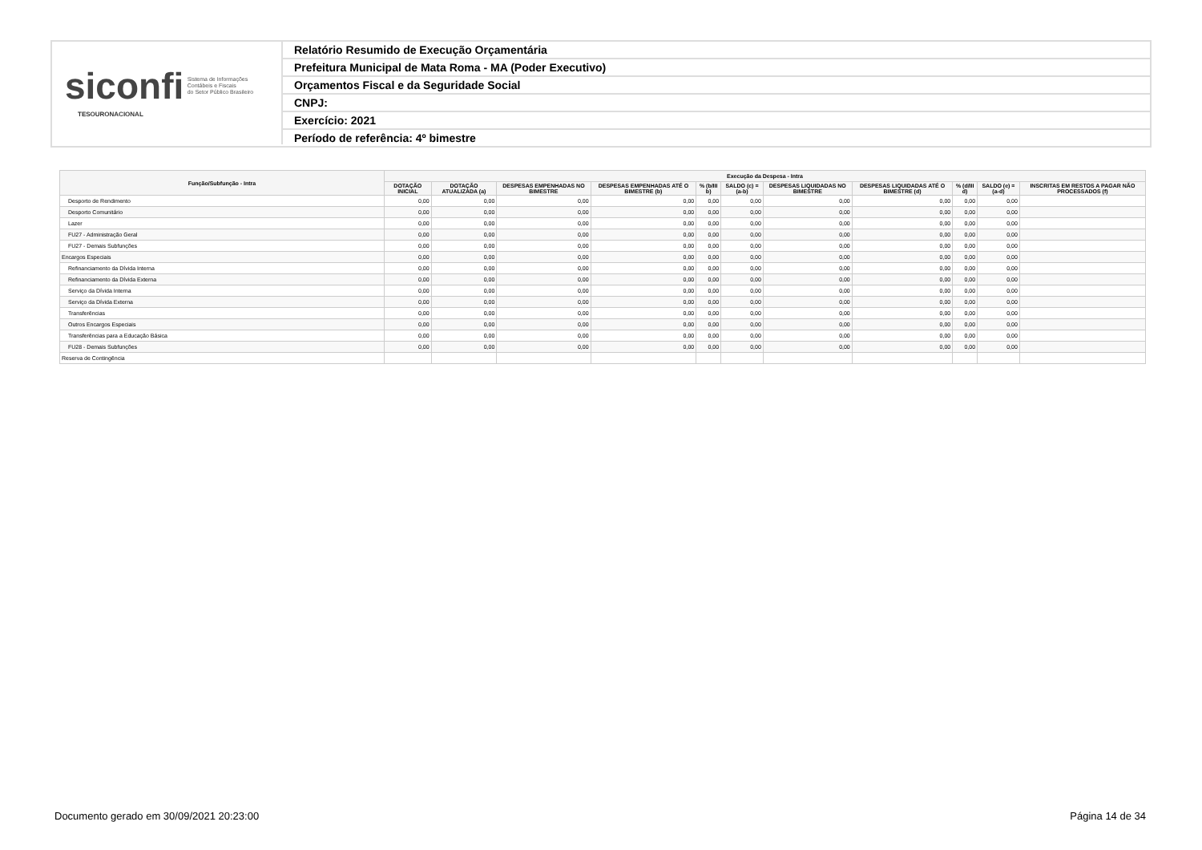siconfi Sistema de Informações
Contábeis e Fiscais
do Setor Público Brasileiro
TESOURONACIONAL
Relatório Resumido de Execução Orçamentária
Prefeitura Municipal de Mata Roma - MA (Poder Executivo)
Orçamentos Fiscal e da Seguridade Social
CNPJ:
Exercício: 2021
Período de referência: 4º bimestre
| Função/Subfunção - Intra | Execução da Despesa - Intra | | | | | | | | | | |
| --- | --- | --- | --- | --- | --- | --- | --- | --- | --- | --- | --- |
| | DOTAÇÃO INICIAL | DOTAÇÃO ATUALIZADA (a) | DESPESAS EMPENHADAS NO BIMESTRE | DESPESAS EMPENHADAS ATÉ O BIMESTRE (b) | % (b/III b) | SALDO (c) = (a-b) | DESPESAS LIQUIDADAS NO BIMESTRE | DESPESAS LIQUIDADAS ATÉ O BIMESTRE (d) | % (d/III d) | SALDO (e) = (a-d) | INSCRITAS EM RESTOS A PAGAR NÃO PROCESSADOS (f) |
| Desporto de Rendimento | 0,00 | 0,00 | 0,00 | 0,00 | 0,00 | 0,00 | 0,00 | 0,00 | 0,00 | 0,00 | |
| Desporto Comunitário | 0,00 | 0,00 | 0,00 | 0,00 | 0,00 | 0,00 | 0,00 | 0,00 | 0,00 | 0,00 | |
| Lazer | 0,00 | 0,00 | 0,00 | 0,00 | 0,00 | 0,00 | 0,00 | 0,00 | 0,00 | 0,00 | |
| FU27 - Administração Geral | 0,00 | 0,00 | 0,00 | 0,00 | 0,00 | 0,00 | 0,00 | 0,00 | 0,00 | 0,00 | |
| FU27 - Demais Subfunções | 0,00 | 0,00 | 0,00 | 0,00 | 0,00 | 0,00 | 0,00 | 0,00 | 0,00 | 0,00 | |
| Encargos Especiais | 0,00 | 0,00 | 0,00 | 0,00 | 0,00 | 0,00 | 0,00 | 0,00 | 0,00 | 0,00 | |
| Refinanciamento da Dívida Interna | 0,00 | 0,00 | 0,00 | 0,00 | 0,00 | 0,00 | 0,00 | 0,00 | 0,00 | 0,00 | |
| Refinanciamento da Dívida Externa | 0,00 | 0,00 | 0,00 | 0,00 | 0,00 | 0,00 | 0,00 | 0,00 | 0,00 | 0,00 | |
| Serviço da Dívida Interna | 0,00 | 0,00 | 0,00 | 0,00 | 0,00 | 0,00 | 0,00 | 0,00 | 0,00 | 0,00 | |
| Serviço da Dívida Externa | 0,00 | 0,00 | 0,00 | 0,00 | 0,00 | 0,00 | 0,00 | 0,00 | 0,00 | 0,00 | |
| Transferências | 0,00 | 0,00 | 0,00 | 0,00 | 0,00 | 0,00 | 0,00 | 0,00 | 0,00 | 0,00 | |
| Outros Encargos Especiais | 0,00 | 0,00 | 0,00 | 0,00 | 0,00 | 0,00 | 0,00 | 0,00 | 0,00 | 0,00 | |
| Transferências para a Educação Básica | 0,00 | 0,00 | 0,00 | 0,00 | 0,00 | 0,00 | 0,00 | 0,00 | 0,00 | 0,00 | |
| FU28 - Demais Subfunções | 0,00 | 0,00 | 0,00 | 0,00 | 0,00 | 0,00 | 0,00 | 0,00 | 0,00 | 0,00 | |
| Reserva de Contingência | | | | | | | | | | | |
Documento gerado em 30/09/2021 20:23:00
Página 14 de 34